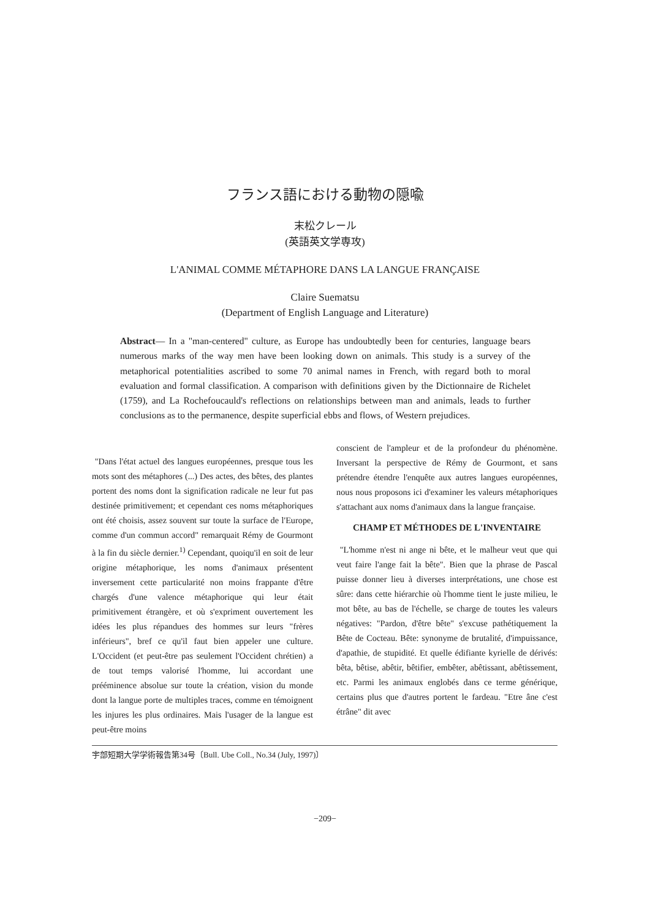フランス語における動物の隠喩
末松クレール
(英語英文学専攻)
L'ANIMAL COMME MÉTAPHORE DANS LA LANGUE FRANÇAISE
Claire Suematsu
(Department of English Language and Literature)
Abstract— In a "man-centered" culture, as Europe has undoubtedly been for centuries, language bears numerous marks of the way men have been looking down on animals. This study is a survey of the metaphorical potentialities ascribed to some 70 animal names in French, with regard both to moral evaluation and formal classification. A comparison with definitions given by the Dictionnaire de Richelet (1759), and La Rochefoucauld's reflections on relationships between man and animals, leads to further conclusions as to the permanence, despite superficial ebbs and flows, of Western prejudices.
"Dans l'état actuel des langues européennes, presque tous les mots sont des métaphores (...) Des actes, des bêtes, des plantes portent des noms dont la signification radicale ne leur fut pas destinée primitivement; et cependant ces noms métaphoriques ont été choisis, assez souvent sur toute la surface de l'Europe, comme d'un commun accord" remarquait Rémy de Gourmont à la fin du siècle dernier.<sup>1)</sup> Cependant, quoiqu'il en soit de leur origine métaphorique, les noms d'animaux présentent inversement cette particularité non moins frappante d'être chargés d'une valence métaphorique qui leur était primitivement étrangère, et où s'expriment ouvertement les idées les plus répandues des hommes sur leurs "frères inférieurs", bref ce qu'il faut bien appeler une culture. L'Occident (et peut-être pas seulement l'Occident chrétien) a de tout temps valorisé l'homme, lui accordant une prééminence absolue sur toute la création, vision du monde dont la langue porte de multiples traces, comme en témoignent les injures les plus ordinaires. Mais l'usager de la langue est peut-être moins
conscient de l'ampleur et de la profondeur du phénomène. Inversant la perspective de Rémy de Gourmont, et sans prétendre étendre l'enquête aux autres langues européennes, nous nous proposons ici d'examiner les valeurs métaphoriques s'attachant aux noms d'animaux dans la langue française.
CHAMP ET MÉTHODES DE L'INVENTAIRE
"L'homme n'est ni ange ni bête, et le malheur veut que qui veut faire l'ange fait la bête". Bien que la phrase de Pascal puisse donner lieu à diverses interprétations, une chose est sûre: dans cette hiérarchie où l'homme tient le juste milieu, le mot bête, au bas de l'échelle, se charge de toutes les valeurs négatives: "Pardon, d'être bête" s'excuse pathétiquement la Bête de Cocteau. Bête: synonyme de brutalité, d'impuissance, d'apathie, de stupidité. Et quelle édifiante kyrielle de dérivés: bêta, bêtise, abêtir, bêtifier, embêter, abêtissant, abêtissement, etc. Parmi les animaux englobés dans ce terme générique, certains plus que d'autres portent le fardeau. "Etre âne c'est étrâne" dit avec
宇部短期大学学術報告第34号〔Bull. Ube Coll., No.34 (July, 1997)〕
−209−